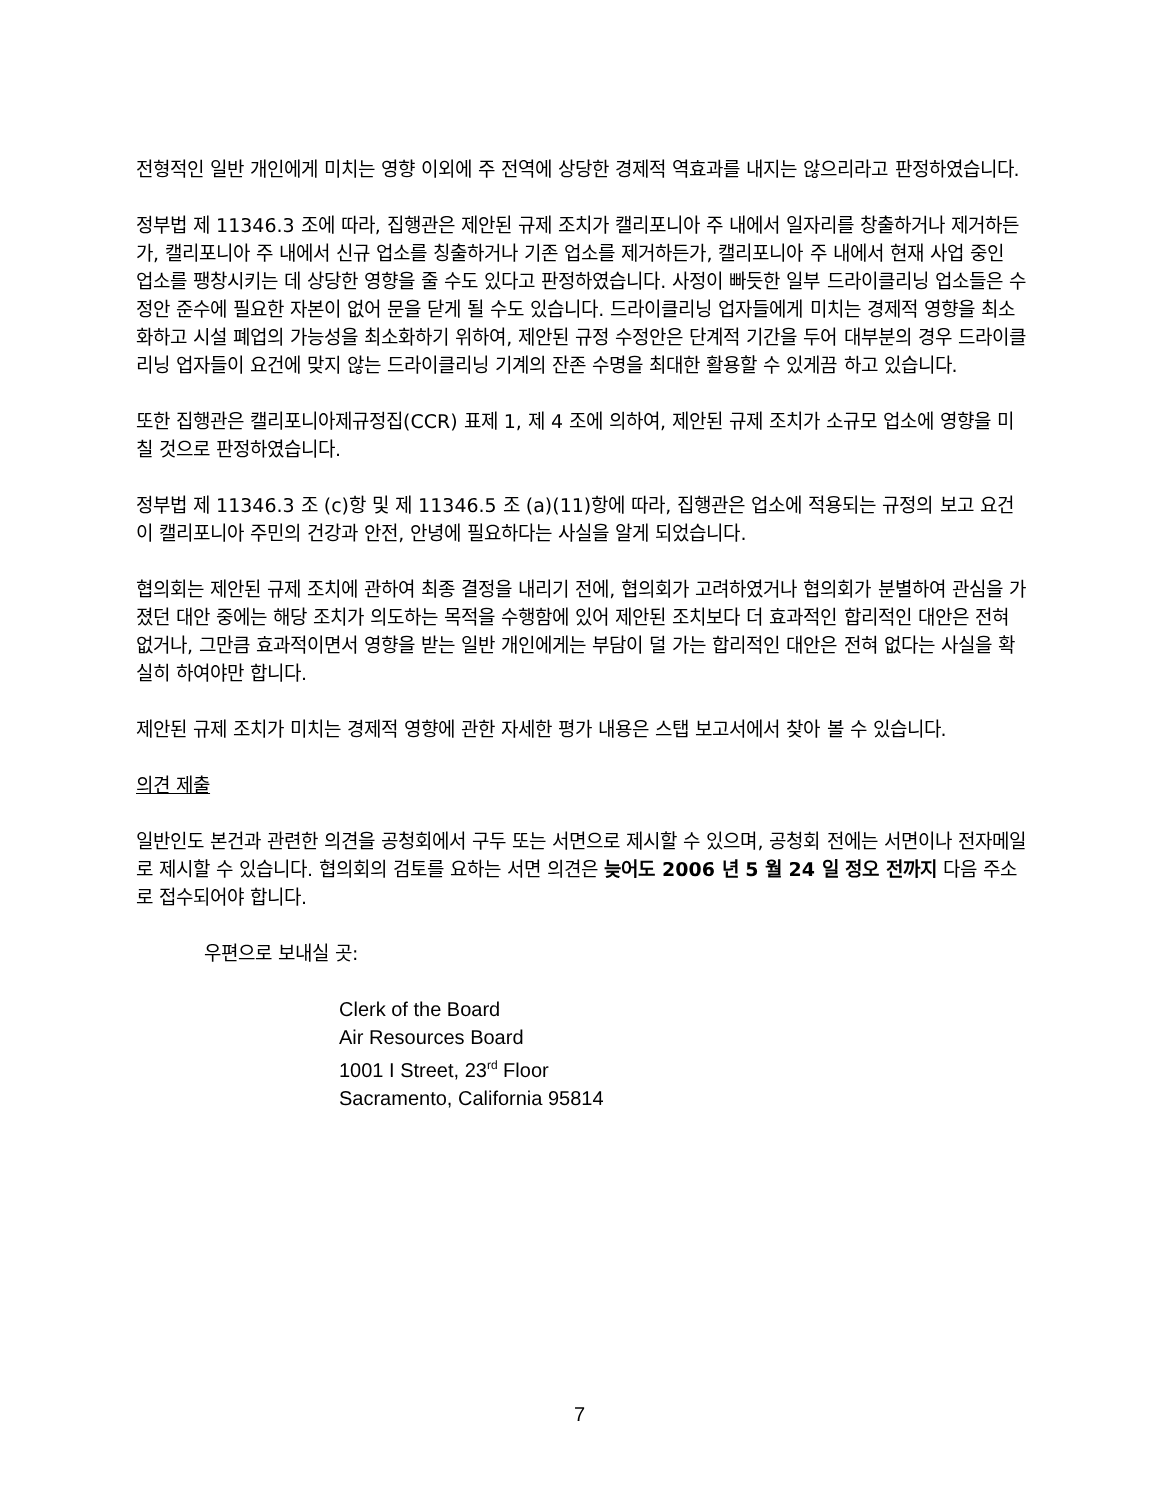전형적인 일반 개인에게 미치는 영향 이외에 주 전역에 상당한 경제적 역효과를 내지는 않으리라고 판정하였습니다.
정부법 제 11346.3 조에 따라, 집행관은 제안된 규제 조치가 캘리포니아 주 내에서 일자리를 창출하거나 제거하든가, 캘리포니아 주 내에서 신규 업소를 칭출하거나 기존 업소를 제거하든가, 캘리포니아 주 내에서 현재 사업 중인 업소를 팽창시키는 데 상당한 영향을 줄 수도 있다고 판정하였습니다. 사정이 빠듯한 일부 드라이클리닝 업소들은 수정안 준수에 필요한 자본이 없어 문을 닫게 될 수도 있습니다. 드라이클리닝 업자들에게 미치는 경제적 영향을 최소화하고 시설 폐업의 가능성을 최소화하기 위하여, 제안된 규정 수정안은 단계적 기간을 두어 대부분의 경우 드라이클리닝 업자들이 요건에 맞지 않는 드라이클리닝 기계의 잔존 수명을 최대한 활용할 수 있게끔 하고 있습니다.
또한 집행관은 캘리포니아제규정집(CCR) 표제 1, 제 4 조에 의하여, 제안된 규제 조치가 소규모 업소에 영향을 미칠 것으로 판정하였습니다.
정부법 제 11346.3 조 (c)항 및 제 11346.5 조 (a)(11)항에 따라, 집행관은 업소에 적용되는 규정의 보고 요건이 캘리포니아 주민의 건강과 안전, 안녕에 필요하다는 사실을 알게 되었습니다.
협의회는 제안된 규제 조치에 관하여 최종 결정을 내리기 전에, 협의회가 고려하였거나 협의회가 분별하여 관심을 가졌던 대안 중에는 해당 조치가 의도하는 목적을 수행함에 있어 제안된 조치보다 더 효과적인 합리적인 대안은 전혀 없거나, 그만큼 효과적이면서 영향을 받는 일반 개인에게는 부담이 덜 가는 합리적인 대안은 전혀 없다는 사실을 확실히 하여야만 합니다.
제안된 규제 조치가 미치는 경제적 영향에 관한 자세한 평가 내용은 스탭 보고서에서 찾아 볼 수 있습니다.
의견 제출
일반인도 본건과 관련한 의견을 공청회에서 구두 또는 서면으로 제시할 수 있으며, 공청회 전에는 서면이나 전자메일로 제시할 수 있습니다. 협의회의 검토를 요하는 서면 의견은 늦어도 2006 년 5 월 24 일 정오 전까지 다음 주소로 접수되어야 합니다.
우편으로 보내실 곳:
Clerk of the Board
Air Resources Board
1001 I Street, 23<sup>rd</sup> Floor
Sacramento, California 95814
7